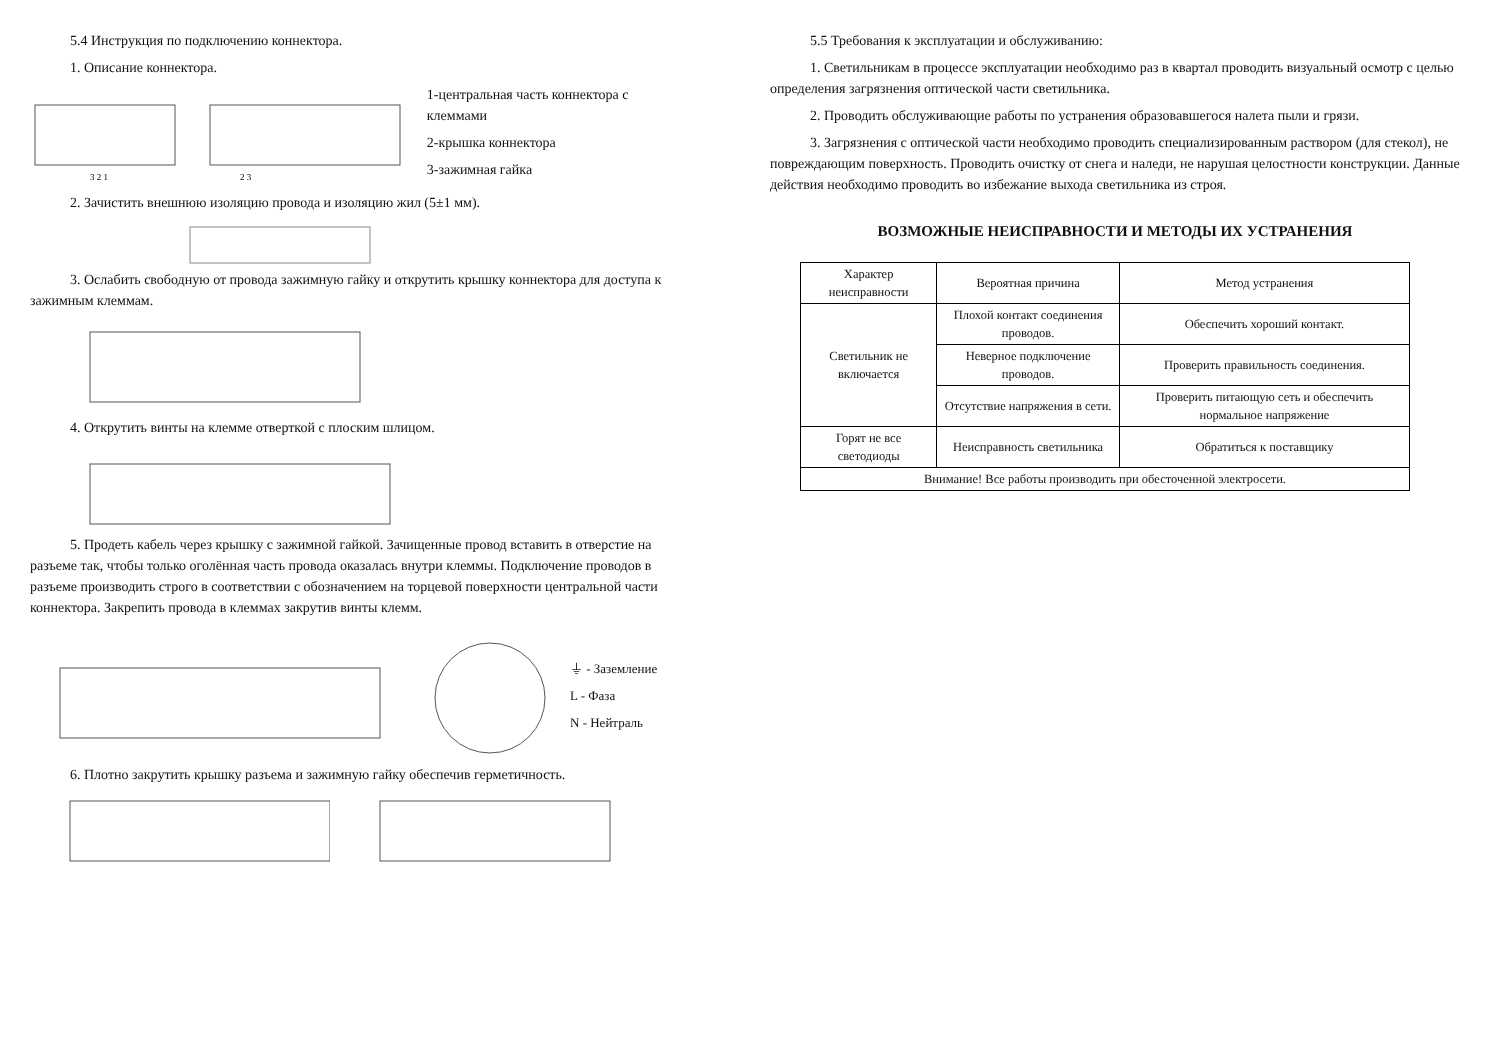5.4 Инструкция по подключению коннектора.
1. Описание коннектора.
3 2 1
2 3
1-центральная часть коннектора с клеммами
2-крышка коннектора
3-зажимная гайка
2. Зачистить внешнюю изоляцию провода и изоляцию жил (5±1 мм).
3. Ослабить свободную от провода зажимную гайку и открутить крышку коннектора для доступа к зажимным клеммам.
4. Открутить винты на клемме отверткой с плоским шлицом.
5. Продеть кабель через крышку с зажимной гайкой. Зачищенные провод вставить в отверстие на разъеме так, чтобы только оголённая часть провода оказалась внутри клеммы. Подключение проводов в разъеме производить строго в соответствии с обозначением на торцевой поверхности центральной части коннектора. Закрепить провода в клеммах закрутив винты клемм.
⏚ - Заземление
L - Фаза
N - Нейтраль
6. Плотно закрутить крышку разъема и зажимную гайку обеспечив герметичность.
5.5 Требования к эксплуатации и обслуживанию:
1. Светильникам в процессе эксплуатации необходимо раз в квартал проводить визуальный осмотр с целью определения загрязнения оптической части светильника.
2. Проводить обслуживающие работы по устранения образовавшегося налета пыли и грязи.
3. Загрязнения с оптической части необходимо проводить специализированным раствором (для стекол), не повреждающим поверхность. Проводить очистку от снега и наледи, не нарушая целостности конструкции. Данные действия необходимо проводить во избежание выхода светильника из строя.
ВОЗМОЖНЫЕ НЕИСПРАВНОСТИ И МЕТОДЫ ИХ УСТРАНЕНИЯ
| Характер неисправности | Вероятная причина | Метод устранения |
| --- | --- | --- |
| Светильник не включается | Плохой контакт соединения проводов. | Обеспечить хороший контакт. |
| | Неверное подключение проводов. | Проверить правильность соединения. |
| | Отсутствие напряжения в сети. | Проверить питающую сеть и обеспечить нормальное напряжение |
| Горят не все светодиоды | Неисправность светильника | Обратиться к поставщику |
| Внимание! Все работы производить при обесточенной электросети. | | |